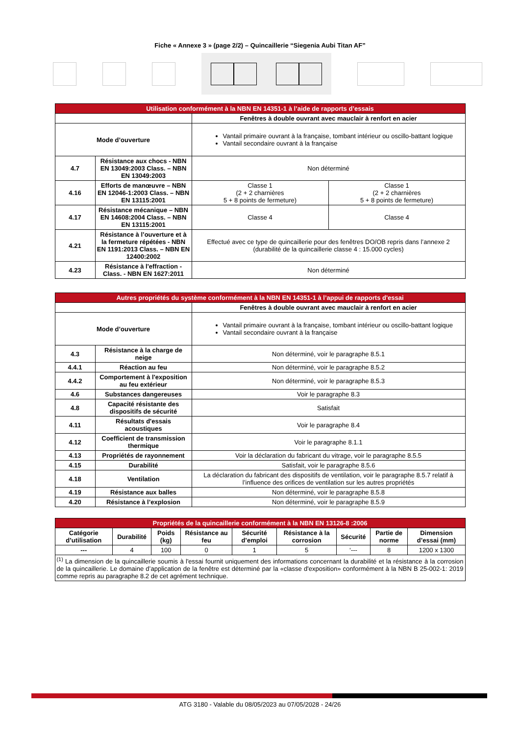Fiche « Annexe 3 » (page 2/2) – Quincaillerie “Siegenia Aubi Titan AF”
| Utilisation conformément à la NBN EN 14351-1 à l’aide de rapports d’essais | | | |
| --- | --- | --- | --- |
| | | Fenêtres à double ouvrant avec mauclair à renfort en acier | |
| Mode d’ouverture | | Vantail primaire ouvrant à la française, tombant intérieur ou oscillo-battant logique Vantail secondaire ouvrant à la française | |
| 4.7 | Résistance aux chocs - NBN EN 13049:2003 Class. – NBN EN 13049:2003 | Non déterminé | |
| 4.16 | Efforts de manœuvre – NBN EN 12046-1:2003 Class. – NBN EN 13115:2001 | Classe 1 (2 + 2 charnières 5 + 8 points de fermeture) | Classe 1 (2 + 2 charnières 5 + 8 points de fermeture) |
| 4.17 | Résistance mécanique – NBN EN 14608:2004 Class. – NBN EN 13115:2001 | Classe 4 | Classe 4 |
| 4.21 | Résistance à l’ouverture et à la fermeture répétées - NBN EN 1191:2013 Class. – NBN EN 12400:2002 | Effectué avec ce type de quincaillerie pour des fenêtres DO/OB repris dans l’annexe 2 (durabilité de la quincaillerie classe 4 : 15.000 cycles) | |
| 4.23 | Résistance à l'effraction - Class. - NBN EN 1627:2011 | Non déterminé | |
| Autres propriétés du système conformément à la NBN EN 14351-1 à l’appui de rapports d'essai | | |
| --- | --- | --- |
| | | Fenêtres à double ouvrant avec mauclair à renfort en acier |
| Mode d’ouverture | | Vantail primaire ouvrant à la française, tombant intérieur ou oscillo-battant logique Vantail secondaire ouvrant à la française |
| 4.3 | Résistance à la charge de neige | Non déterminé, voir le paragraphe 8.5.1 |
| 4.4.1 | Réaction au feu | Non déterminé, voir le paragraphe 8.5.2 |
| 4.4.2 | Comportement à l'exposition au feu extérieur | Non déterminé, voir le paragraphe 8.5.3 |
| 4.6 | Substances dangereuses | Voir le paragraphe 8.3 |
| 4.8 | Capacité résistante des dispositifs de sécurité | Satisfait |
| 4.11 | Résultats d'essais acoustiques | Voir le paragraphe 8.4 |
| 4.12 | Coefficient de transmission thermique | Voir le paragraphe 8.1.1 |
| 4.13 | Propriétés de rayonnement | Voir la déclaration du fabricant du vitrage, voir le paragraphe 8.5.5 |
| 4.15 | Durabilité | Satisfait, voir le paragraphe 8.5.6 |
| 4.18 | Ventilation | La déclaration du fabricant des dispositifs de ventilation, voir le paragraphe 8.5.7 relatif à l’influence des orifices de ventilation sur les autres propriétés |
| 4.19 | Résistance aux balles | Non déterminé, voir le paragraphe 8.5.8 |
| 4.20 | Résistance à l’explosion | Non déterminé, voir le paragraphe 8.5.9 |
| Propriétés de la quincaillerie conformément à la NBN EN 13126-8 :2006 | | | | | | | | |
| --- | --- | --- | --- | --- | --- | --- | --- | --- |
| Catégorie d’utilisation | Durabilité | Poids (kg) | Résistance au feu | Sécurité d’emploi | Résistance à la corrosion | Sécurité | Partie de norme | Dimension d’essai (mm) |
| --- | 4 | 100 | 0 | 1 | 5 | ‘--- | 8 | 1200 x 1300 |
| <sup>(1)</sup> La dimension de la quincaillerie soumis à l'essai fournit uniquement des informations concernant la durabilité et la résistance à la corrosion de la quincaillerie. Le domaine d’application de la fenêtre est déterminé par la «classe d'exposition» conformément à la NBN B 25-002-1: 2019 comme repris au paragraphe 8.2 de cet agrément technique. | | | | | | | | |
ATG 3180 - Valable du 08/05/2023 au 07/05/2028 - 24/26